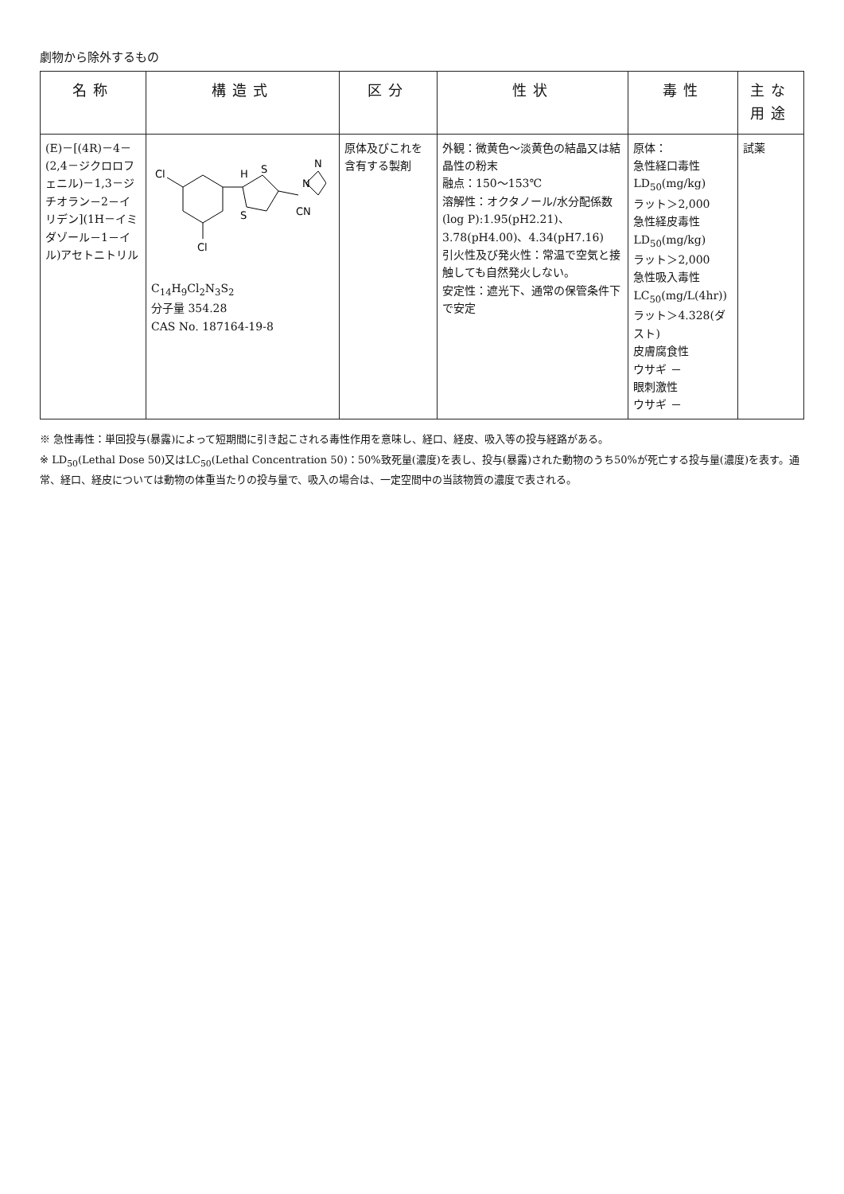劇物から除外するもの
| 名称 | 構造式 | 区分 | 性状 | 毒性 | 主な用途 |
| --- | --- | --- | --- | --- | --- |
| (E)－[(4R)－4－(2,4－ジクロロフェニル)－1,3－ジチオラン－2－イリデン](1H－イミダゾール－1－イル)アセトニトリル | Cl Cl H S S CN N N C<sub>14</sub>H<sub>9</sub>Cl<sub>2</sub>N<sub>3</sub>S<sub>2</sub> 分子量 354.28 CAS No. 187164-19-8 | 原体及びこれを含有する製剤 | 外観：微黄色～淡黄色の結晶又は結晶性の粉末 融点：150～153℃ 溶解性：オクタノール/水分配係数(log P):1.95(pH2.21)、3.78(pH4.00)、4.34(pH7.16) 引火性及び発火性：常温で空気と接触しても自然発火しない。 安定性：遮光下、通常の保管条件下で安定 | 原体： 急性経口毒性 LD<sub>50</sub>(mg/kg) ラット＞2,000 急性経皮毒性 LD<sub>50</sub>(mg/kg) ラット＞2,000 急性吸入毒性 LC<sub>50</sub>(mg/L(4hr)) ラット＞4.328(ダスト) 皮膚腐食性 ウサギ － 眼刺激性 ウサギ － | 試薬 |
※ 急性毒性：単回投与(暴露)によって短期間に引き起こされる毒性作用を意味し、経口、経皮、吸入等の投与経路がある。
※ LD<sub>50</sub>(Lethal Dose 50)又はLC<sub>50</sub>(Lethal Concentration 50)：50%致死量(濃度)を表し、投与(暴露)された動物のうち50%が死亡する投与量(濃度)を表す。通常、経口、経皮については動物の体重当たりの投与量で、吸入の場合は、一定空間中の当該物質の濃度で表される。